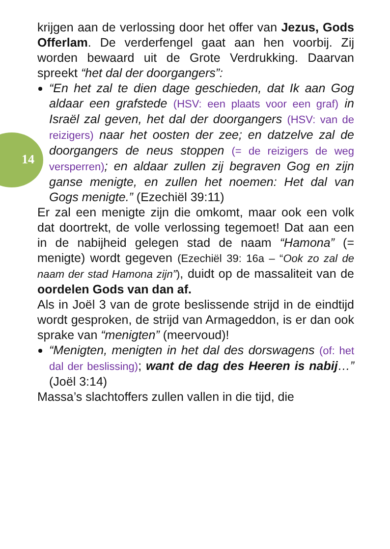14
krijgen aan de verlossing door het offer van Jezus, Gods Offerlam. De verderfengel gaat aan hen voorbij. Zij worden bewaard uit de Grote Verdrukking. Daarvan spreekt “het dal der doorgangers”:
“En het zal te dien dage geschieden, dat Ik aan Gog aldaar een grafstede (HSV: een plaats voor een graf) in Israël zal geven, het dal der doorgangers (HSV: van de reizigers) naar het oosten der zee; en datzelve zal de doorgangers de neus stoppen (= de reizigers de weg versperren); en aldaar zullen zij begraven Gog en zijn ganse menigte, en zullen het noemen: Het dal van Gogs menigte.” (Ezechiël 39:11)
Er zal een menigte zijn die omkomt, maar ook een volk dat doortrekt, de volle verlossing tegemoet! Dat aan een in de nabijheid gelegen stad de naam “Hamona” (= menigte) wordt gegeven (Ezechiël 39: 16a – “Ook zo zal de naam der stad Hamona zijn”), duidt op de massaliteit van de oordelen Gods van dan af.
Als in Joël 3 van de grote beslissende strijd in de eindtijd wordt gesproken, de strijd van Armageddon, is er dan ook sprake van “menigten” (meervoud)!
“Menigten, menigten in het dal des dorswagens (of: het dal der beslissing); want de dag des Heeren is nabij…” (Joël 3:14)
Massa’s slachtoffers zullen vallen in die tijd, die